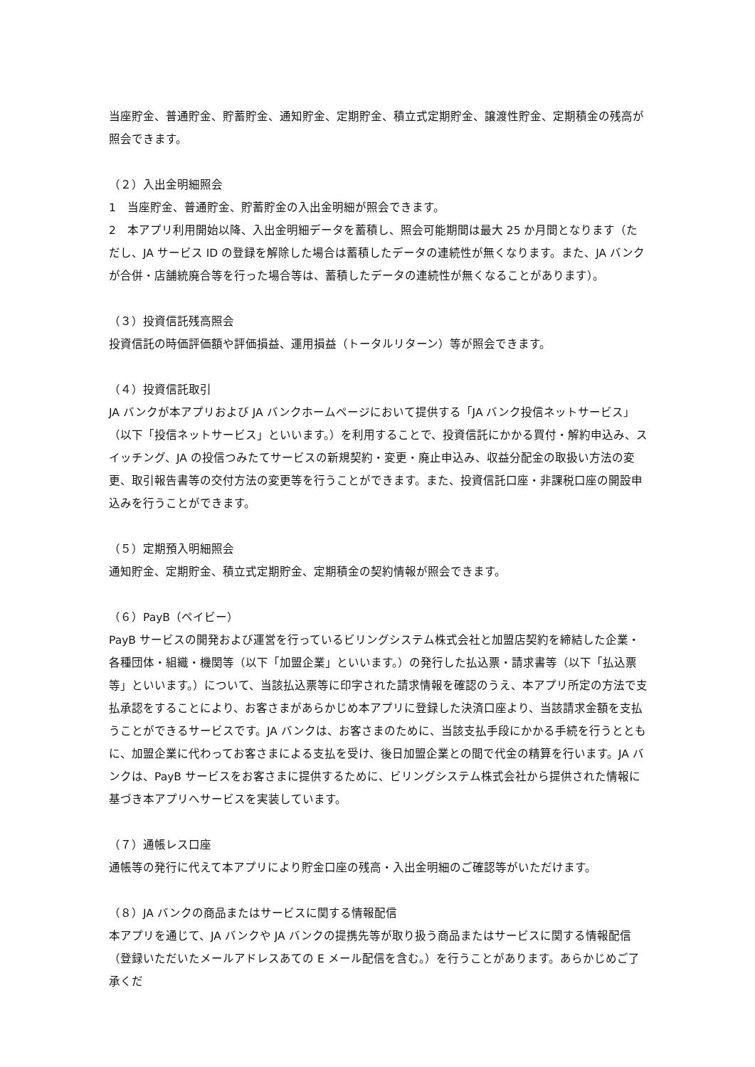当座貯金、普通貯金、貯蓄貯金、通知貯金、定期貯金、積立式定期貯金、譲渡性貯金、定期積金の残高が照会できます。
（２）入出金明細照会
1　当座貯金、普通貯金、貯蓄貯金の入出金明細が照会できます。
2　本アプリ利用開始以降、入出金明細データを蓄積し、照会可能期間は最大 25 か月間となります（ただし、JA サービス ID の登録を解除した場合は蓄積したデータの連続性が無くなります。また、JA バンクが合併・店舗統廃合等を行った場合等は、蓄積したデータの連続性が無くなることがあります）。
（３）投資信託残高照会
投資信託の時価評価額や評価損益、運用損益（トータルリターン）等が照会できます。
（４）投資信託取引
JA バンクが本アプリおよび JA バンクホームページにおいて提供する「JA バンク投信ネットサービス」（以下「投信ネットサービス」といいます。）を利用することで、投資信託にかかる買付・解約申込み、スイッチング、JA の投信つみたてサービスの新規契約・変更・廃止申込み、収益分配金の取扱い方法の変更、取引報告書等の交付方法の変更等を行うことができます。また、投資信託口座・非課税口座の開設申込みを行うことができます。
（５）定期預入明細照会
通知貯金、定期貯金、積立式定期貯金、定期積金の契約情報が照会できます。
（６）PayB（ペイビー）
PayB サービスの開発および運営を行っているビリングシステム株式会社と加盟店契約を締結した企業・各種団体・組織・機関等（以下「加盟企業」といいます。）の発行した払込票・請求書等（以下「払込票等」といいます。）について、当該払込票等に印字された請求情報を確認のうえ、本アプリ所定の方法で支払承認をすることにより、お客さまがあらかじめ本アプリに登録した決済口座より、当該請求金額を支払うことができるサービスです。JA バンクは、お客さまのために、当該支払手段にかかる手続を行うとともに、加盟企業に代わってお客さまによる支払を受け、後日加盟企業との間で代金の精算を行います。JA バンクは、PayB サービスをお客さまに提供するために、ビリングシステム株式会社から提供された情報に基づき本アプリへサービスを実装しています。
（７）通帳レス口座
通帳等の発行に代えて本アプリにより貯金口座の残高・入出金明細のご確認等がいただけます。
（８）JA バンクの商品またはサービスに関する情報配信
本アプリを通じて、JA バンクや JA バンクの提携先等が取り扱う商品またはサービスに関する情報配信（登録いただいたメールアドレスあての E メール配信を含む。）を行うことがあります。あらかじめご了承くだ